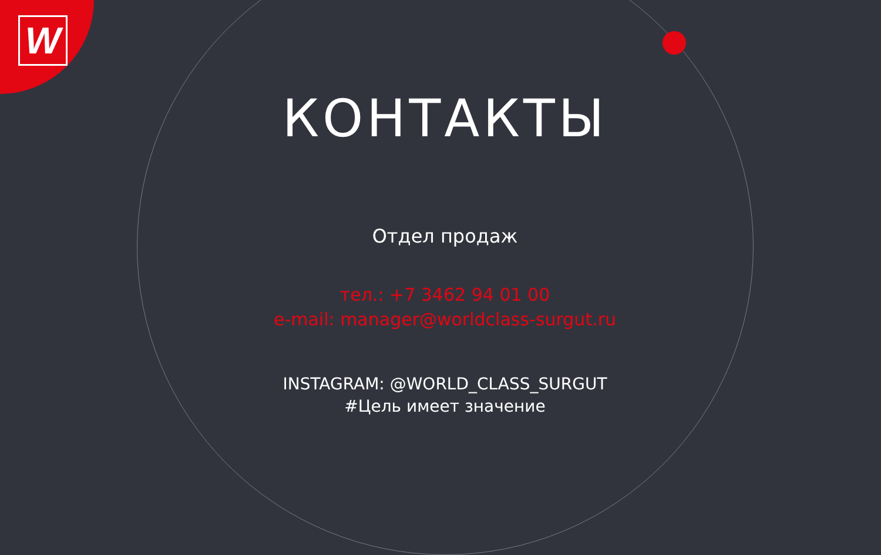W
КОНТАКТЫ
Отдел продаж
тел.: +7 3462 94 01 00
e-mail: manager@worldclass-surgut.ru
INSTAGRAM: @WORLD_CLASS_SURGUT
#Цель имеет значение